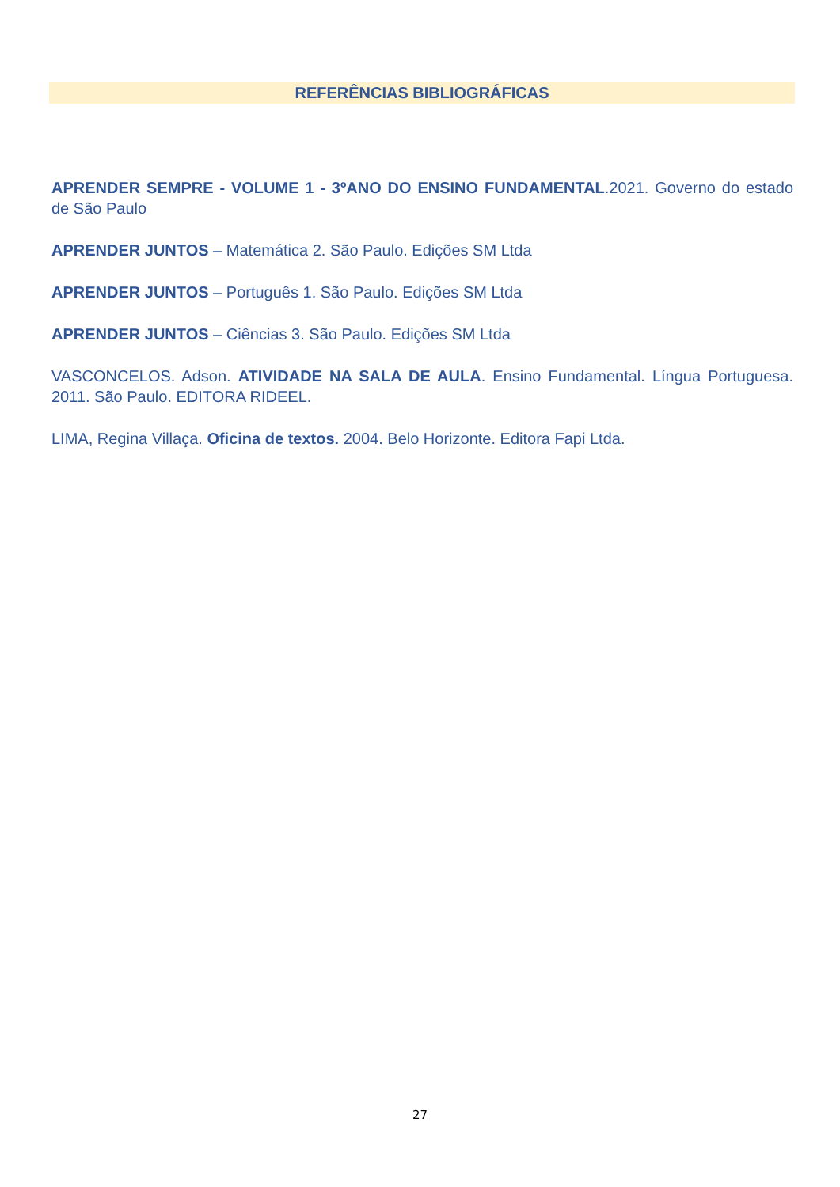REFERÊNCIAS BIBLIOGRÁFICAS
APRENDER SEMPRE - VOLUME 1 - 3ºANO DO ENSINO FUNDAMENTAL.2021. Governo do estado de São Paulo
APRENDER JUNTOS – Matemática 2. São Paulo. Edições SM Ltda
APRENDER JUNTOS – Português 1. São Paulo. Edições SM Ltda
APRENDER JUNTOS – Ciências 3. São Paulo. Edições SM Ltda
VASCONCELOS. Adson. ATIVIDADE NA SALA DE AULA. Ensino Fundamental. Língua Portuguesa. 2011. São Paulo. EDITORA RIDEEL.
LIMA, Regina Villaça. Oficina de textos. 2004. Belo Horizonte. Editora Fapi Ltda.
27